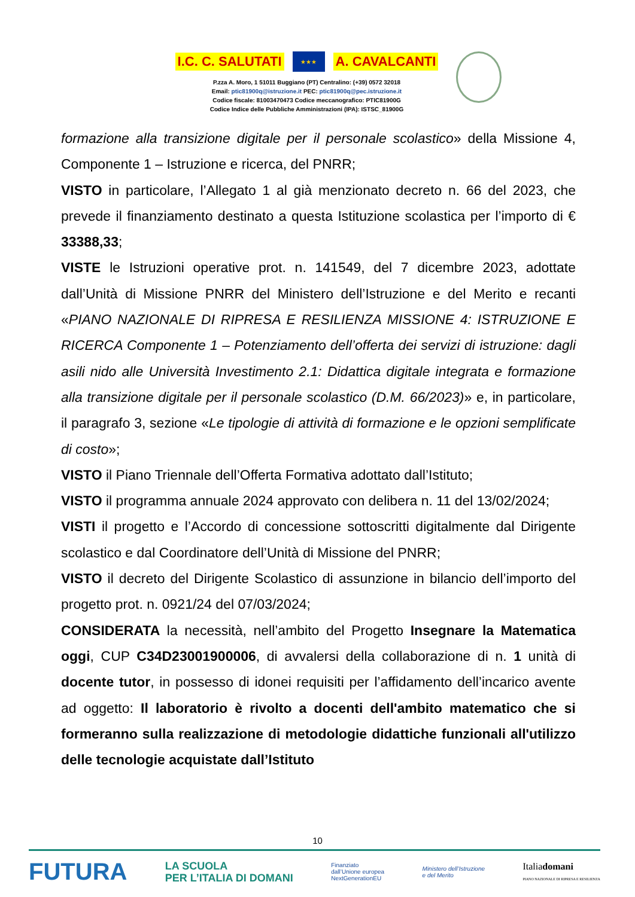I.C. C. SALUTATI ★★★ A. CAVALCANTI
P.zza A. Moro, 1 51011 Buggiano (PT) Centralino: (+39) 0572 32018
Email: ptic81900q@istruzione.it PEC: ptic81900q@pec.istruzione.it
Codice fiscale: 81003470473 Codice meccanografico: PTIC81900G
Codice Indice delle Pubbliche Amministrazioni (IPA): ISTSC_81900G
formazione alla transizione digitale per il personale scolastico» della Missione 4, Componente 1 – Istruzione e ricerca, del PNRR;
VISTO in particolare, l’Allegato 1 al già menzionato decreto n. 66 del 2023, che prevede il finanziamento destinato a questa Istituzione scolastica per l’importo di € 33388,33;
VISTE le Istruzioni operative prot. n. 141549, del 7 dicembre 2023, adottate dall’Unità di Missione PNRR del Ministero dell’Istruzione e del Merito e recanti «PIANO NAZIONALE DI RIPRESA E RESILIENZA MISSIONE 4: ISTRUZIONE E RICERCA Componente 1 – Potenziamento dell’offerta dei servizi di istruzione: dagli asili nido alle Università Investimento 2.1: Didattica digitale integrata e formazione alla transizione digitale per il personale scolastico (D.M. 66/2023)» e, in particolare, il paragrafo 3, sezione «Le tipologie di attività di formazione e le opzioni semplificate di costo»;
VISTO il Piano Triennale dell’Offerta Formativa adottato dall’Istituto;
VISTO il programma annuale 2024 approvato con delibera n. 11 del 13/02/2024;
VISTI il progetto e l’Accordo di concessione sottoscritti digitalmente dal Dirigente scolastico e dal Coordinatore dell’Unità di Missione del PNRR;
VISTO il decreto del Dirigente Scolastico di assunzione in bilancio dell’importo del progetto prot. n. 0921/24 del 07/03/2024;
CONSIDERATA la necessità, nell’ambito del Progetto Insegnare la Matematica oggi, CUP C34D23001900006, di avvalersi della collaborazione di n. 1 unità di docente tutor, in possesso di idonei requisiti per l’affidamento dell’incarico avente ad oggetto: Il laboratorio è rivolto a docenti dell'ambito matematico che si formeranno sulla realizzazione di metodologie didattiche funzionali all'utilizzo delle tecnologie acquistate dall’Istituto
10
FUTURA LA SCUOLA
PER L’ITALIA DI DOMANI Finanziato
dall’Unione europea
NextGenerationEU Ministero dell’Istruzione
e del Merito Italiadomani
PIANO NAZIONALE DI RIPRESA E RESILIENZA